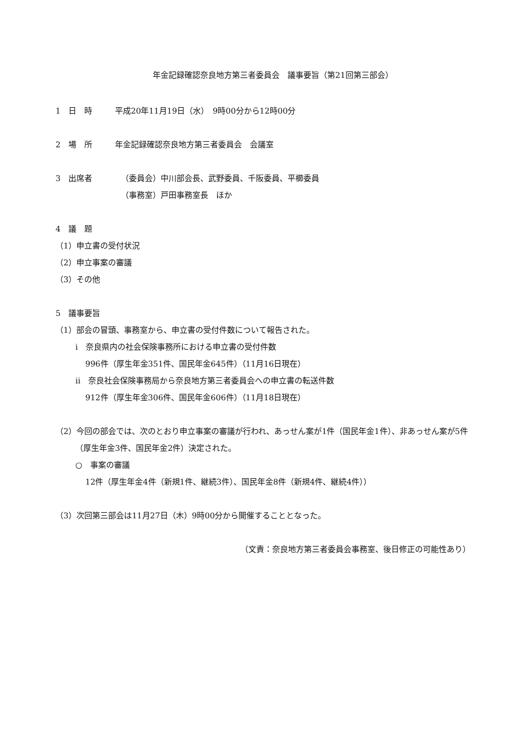年金記録確認奈良地方第三者委員会　議事要旨（第21回第三部会）
1　日　時 平成20年11月19日（水）　9時00分から12時00分
2　場　所 年金記録確認奈良地方第三者委員会　会議室
3　出席者 （委員会）中川部会長、武野委員、千阪委員、平櫛委員
（事務室）戸田事務室長　ほか
4　議　題
（1）申立書の受付状況
（2）申立事案の審議
（3）その他
5　議事要旨
（1）部会の冒頭、事務室から、申立書の受付件数について報告された。
ⅰ　奈良県内の社会保険事務所における申立書の受付件数
996件（厚生年金351件、国民年金645件）（11月16日現在）
ⅱ　奈良社会保険事務局から奈良地方第三者委員会への申立書の転送件数
912件（厚生年金306件、国民年金606件）（11月18日現在）
（2）今回の部会では、次のとおり申立事案の審議が行われ、あっせん案が1件（国民年金1件）、非あっせん案が5件（厚生年金3件、国民年金2件）決定された。
○　事案の審議
12件（厚生年金4件（新規1件、継続3件）、国民年金8件（新規4件、継続4件））
（3）次回第三部会は11月27日（木）9時00分から開催することとなった。
（文責：奈良地方第三者委員会事務室、後日修正の可能性あり）